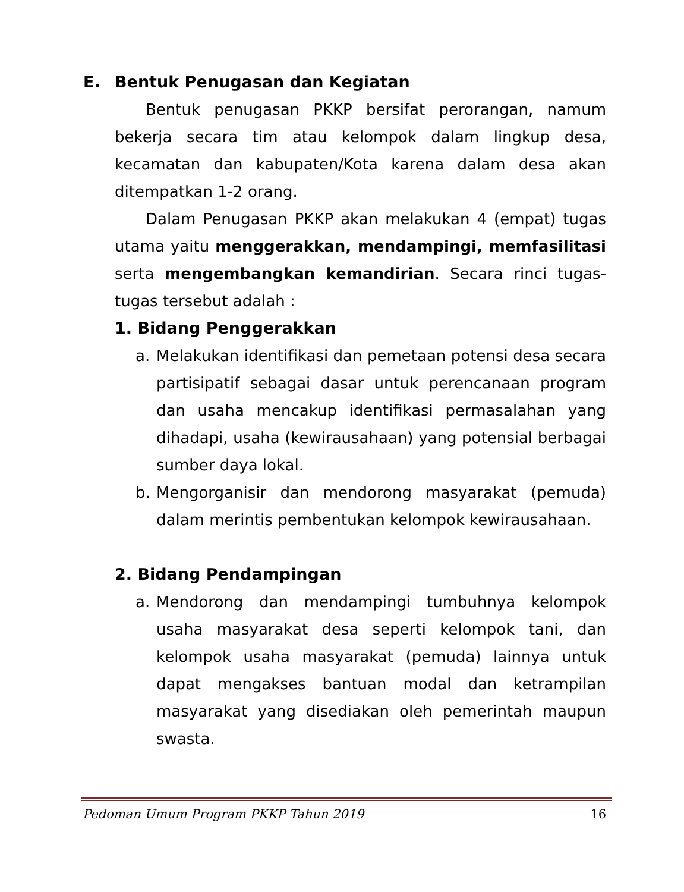E. Bentuk Penugasan dan Kegiatan
Bentuk penugasan PKKP bersifat perorangan, namum bekerja secara tim atau kelompok dalam lingkup desa, kecamatan dan kabupaten/Kota karena dalam desa akan ditempatkan 1-2 orang.
Dalam Penugasan PKKP akan melakukan 4 (empat) tugas utama yaitu menggerakkan, mendampingi, memfasilitasi serta mengembangkan kemandirian. Secara rinci tugas-tugas tersebut adalah :
1. Bidang Penggerakkan
a. Melakukan identifikasi dan pemetaan potensi desa secara partisipatif sebagai dasar untuk perencanaan program dan usaha mencakup identifikasi permasalahan yang dihadapi, usaha (kewirausahaan) yang potensial berbagai sumber daya lokal.
b. Mengorganisir dan mendorong masyarakat (pemuda) dalam merintis pembentukan kelompok kewirausahaan.
2. Bidang Pendampingan
a. Mendorong dan mendampingi tumbuhnya kelompok usaha masyarakat desa seperti kelompok tani, dan kelompok usaha masyarakat (pemuda) lainnya untuk dapat mengakses bantuan modal dan ketrampilan masyarakat yang disediakan oleh pemerintah maupun swasta.
Pedoman Umum Program PKKP Tahun 2019 16